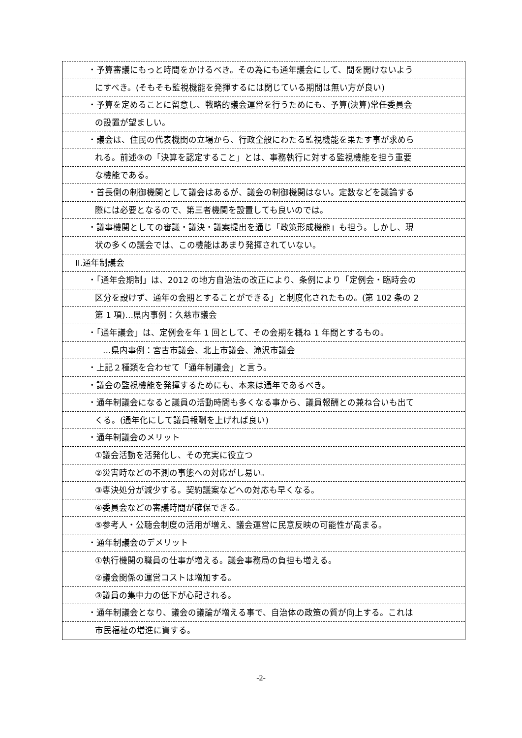・予算審議にもっと時間をかけるべき。その為にも通年議会にして、間を開けないよう
にすべき。(そもそも監視機能を発揮するには閉じている期間は無い方が良い)
・予算を定めることに留意し、戦略的議会運営を行うためにも、予算(決算)常任委員会
の設置が望ましい。
・議会は、住民の代表機関の立場から、行政全般にわたる監視機能を果たす事が求めら
れる。前述③の「決算を認定すること」とは、事務執行に対する監視機能を担う重要
な機能である。
・首長側の制御機関として議会はあるが、議会の制御機関はない。定数などを議論する
際には必要となるので、第三者機関を設置しても良いのでは。
・議事機関としての審議・議決・議案提出を通じ「政策形成機能」も担う。しかし、現
状の多くの議会では、この機能はあまり発揮されていない。
II.通年制議会
・「通年会期制」は、2012 の地方自治法の改正により、条例により「定例会・臨時会の
区分を設けず、通年の会期とすることができる」と制度化されたもの。(第 102 条の 2
第 1 項)…県内事例：久慈市議会
・「通年議会」は、定例会を年 1 回として、その会期を概ね 1 年間とするもの。
…県内事例：宮古市議会、北上市議会、滝沢市議会
・上記２種類を合わせて「通年制議会」と言う。
・議会の監視機能を発揮するためにも、本来は通年であるべき。
・通年制議会になると議員の活動時間も多くなる事から、議員報酬との兼ね合いも出て
くる。(通年化にして議員報酬を上げれば良い)
・通年制議会のメリット
①議会活動を活発化し、その充実に役立つ
②災害時などの不測の事態への対応がし易い。
③専決処分が減少する。契約議案などへの対応も早くなる。
④委員会などの審議時間が確保できる。
⑤参考人・公聴会制度の活用が増え、議会運営に民意反映の可能性が高まる。
・通年制議会のデメリット
①執行機関の職員の仕事が増える。議会事務局の負担も増える。
②議会関係の運営コストは増加する。
③議員の集中力の低下が心配される。
・通年制議会となり、議会の議論が増える事で、自治体の政策の質が向上する。これは
市民福祉の増進に資する。
-2-